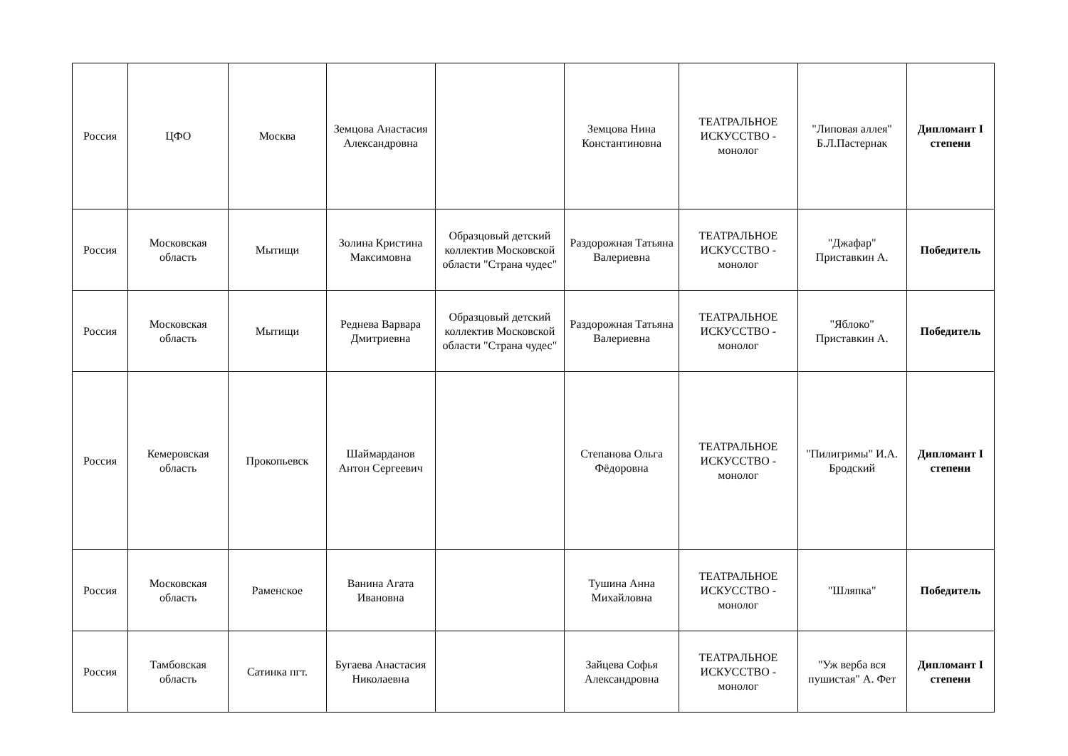| Россия | ЦФО | Москва | Земцова Анастасия Александровна | | Земцова Нина Константиновна | ТЕАТРАЛЬНОЕ ИСКУССТВО - монолог | "Липовая аллея" Б.Л.Пастернак | Дипломант I степени |
| Россия | Московская область | Мытищи | Золина Кристина Максимовна | Образцовый детский коллектив Московской области "Страна чудес" | Раздорожная Татьяна Валериевна | ТЕАТРАЛЬНОЕ ИСКУССТВО - монолог | "Джафар" Приставкин А. | Победитель |
| Россия | Московская область | Мытищи | Реднева Варвара Дмитриевна | Образцовый детский коллектив Московской области "Страна чудес" | Раздорожная Татьяна Валериевна | ТЕАТРАЛЬНОЕ ИСКУССТВО - монолог | "Яблоко" Приставкин А. | Победитель |
| Россия | Кемеровская область | Прокопьевск | Шаймарданов Антон Сергеевич | | Степанова Ольга Фёдоровна | ТЕАТРАЛЬНОЕ ИСКУССТВО - монолог | "Пилигримы" И.А. Бродский | Дипломант I степени |
| Россия | Московская область | Раменское | Ванина Агата Ивановна | | Тушина Анна Михайловна | ТЕАТРАЛЬНОЕ ИСКУССТВО - монолог | "Шляпка" | Победитель |
| Россия | Тамбовская область | Сатинка пгт. | Бугаева Анастасия Николаевна | | Зайцева Софья Александровна | ТЕАТРАЛЬНОЕ ИСКУССТВО - монолог | "Уж верба вся пушистая" А. Фет | Дипломант I степени |